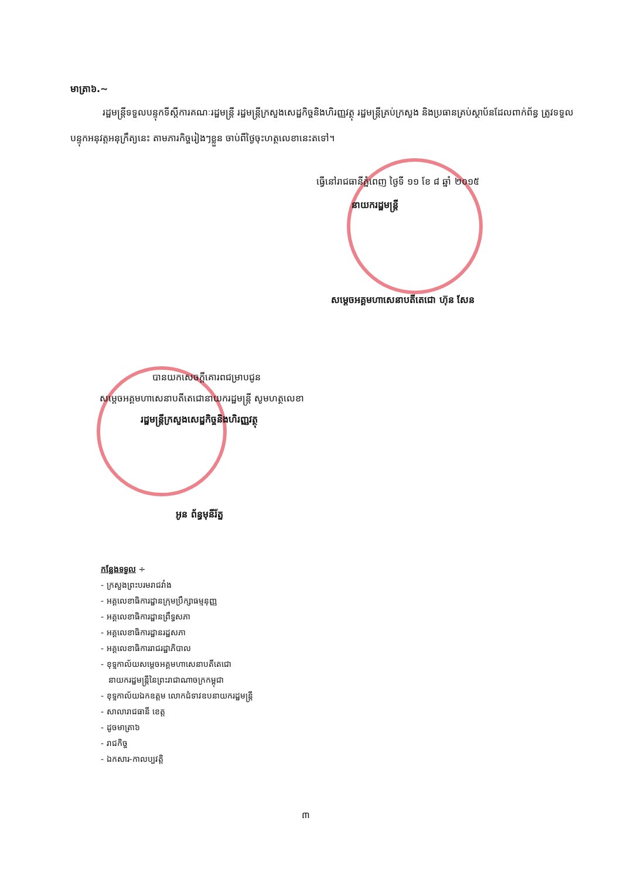មាត្រា៦.~
រដ្ឋមន្ត្រីទទួលបន្ទុកទីស្តីការគណៈរដ្ឋមន្ត្រី រដ្ឋមន្ត្រីក្រសួងសេដ្ឋកិច្ចនិងហិរញ្ញវត្ថុ រដ្ឋមន្ត្រីគ្រប់ក្រសួង និងប្រធានគ្រប់ស្ថាប័នដែលពាក់ព័ន្ធ ត្រូវទទួលបន្ទុកអនុវត្តអនុក្រឹត្យនេះ តាមភារកិច្ចរៀងៗខ្លួន ចាប់ពីថ្ងៃចុះហត្ថលេខានេះតទៅ។
ធ្វើនៅរាជធានីភ្នំពេញ ថ្ងៃទី ១១ ខែ ៨ ឆ្នាំ ២០១៥
នាយករដ្ឋមន្ត្រី
សម្តេចអគ្គមហាសេនាបតីតេជោ ហ៊ុន សែន
បានយកសេចក្តីគោរពជម្រាបជូន
សម្តេចអគ្គមហាសេនាបតីតេជោនាយករដ្ឋមន្ត្រី សូមហត្ថលេខា
រដ្ឋមន្ត្រីក្រសួងសេដ្ឋកិច្ចនិងហិរញ្ញវត្ថុ
អូន ព័ន្ធមុនីរ័ត្ន
កន្លែងទទួល ÷
- ក្រសួងព្រះបរមរាជវាំង
- អគ្គលេខាធិការដ្ឋានក្រុមប្រឹក្សាធម្មនុញ្ញ
- អគ្គលេខាធិការដ្ឋានព្រឹទ្ធសភា
- អគ្គលេខាធិការដ្ឋានរដ្ឋសភា
- អគ្គលេខាធិការរាជរដ្ឋាភិបាល
- ខុទ្ទកាល័យសម្តេចអគ្គមហាសេនាបតីតេជោ
នាយករដ្ឋមន្ត្រីនៃព្រះរាជាណាចក្រកម្ពុជា
- ខុទ្ទកាល័យឯកឧត្តម លោកជំទាវឧបនាយករដ្ឋមន្ត្រី
- សាលារាជធានី ខេត្ត
- ដូចមាត្រា៦
- រាជកិច្ច
- ឯកសារ-កាលប្បវត្តិ
៣